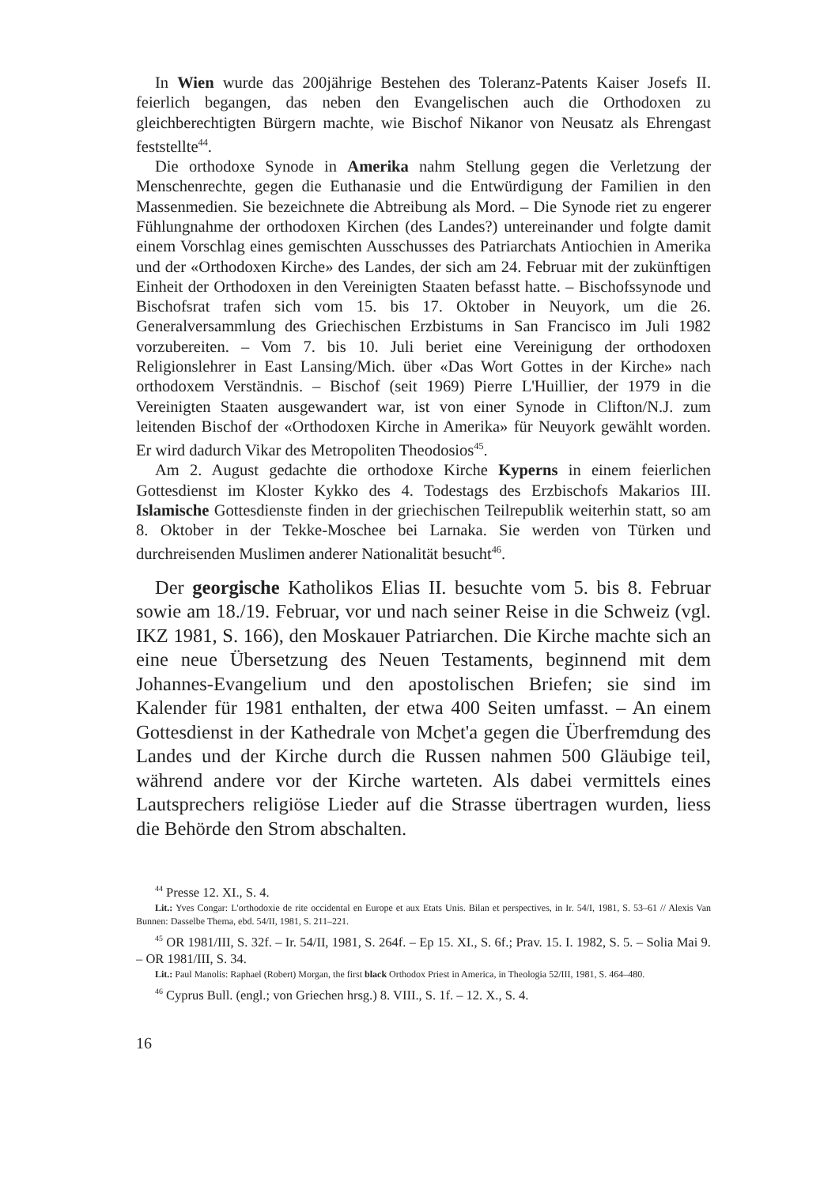In Wien wurde das 200jährige Bestehen des Toleranz-Patents Kaiser Josefs II. feierlich begangen, das neben den Evangelischen auch die Orthodoxen zu gleichberechtigten Bürgern machte, wie Bischof Nikanor von Neusatz als Ehrengast feststellte<sup>44</sup>.
Die orthodoxe Synode in Amerika nahm Stellung gegen die Verletzung der Menschenrechte, gegen die Euthanasie und die Entwürdigung der Familien in den Massenmedien. Sie bezeichnete die Abtreibung als Mord. – Die Synode riet zu engerer Fühlungnahme der orthodoxen Kirchen (des Landes?) untereinander und folgte damit einem Vorschlag eines gemischten Ausschusses des Patriarchats Antiochien in Amerika und der «Orthodoxen Kirche» des Landes, der sich am 24. Februar mit der zukünftigen Einheit der Orthodoxen in den Vereinigten Staaten befasst hatte. – Bischofssynode und Bischofsrat trafen sich vom 15. bis 17. Oktober in Neuyork, um die 26. Generalversammlung des Griechischen Erzbistums in San Francisco im Juli 1982 vorzubereiten. – Vom 7. bis 10. Juli beriet eine Vereinigung der orthodoxen Religionslehrer in East Lansing/Mich. über «Das Wort Gottes in der Kirche» nach orthodoxem Verständnis. – Bischof (seit 1969) Pierre L'Huillier, der 1979 in die Vereinigten Staaten ausgewandert war, ist von einer Synode in Clifton/N.J. zum leitenden Bischof der «Orthodoxen Kirche in Amerika» für Neuyork gewählt worden. Er wird dadurch Vikar des Metropoliten Theodosios<sup>45</sup>.
Am 2. August gedachte die orthodoxe Kirche Kyperns in einem feierlichen Gottesdienst im Kloster Kykko des 4. Todestags des Erzbischofs Makarios III. Islamische Gottesdienste finden in der griechischen Teilrepublik weiterhin statt, so am 8. Oktober in der Tekke-Moschee bei Larnaka. Sie werden von Türken und durchreisenden Muslimen anderer Nationalität besucht<sup>46</sup>.
Der georgische Katholikos Elias II. besuchte vom 5. bis 8. Februar sowie am 18./19. Februar, vor und nach seiner Reise in die Schweiz (vgl. IKZ 1981, S. 166), den Moskauer Patriarchen. Die Kirche machte sich an eine neue Übersetzung des Neuen Testaments, beginnend mit dem Johannes-Evangelium und den apostolischen Briefen; sie sind im Kalender für 1981 enthalten, der etwa 400 Seiten umfasst. – An einem Gottesdienst in der Kathedrale von Mcḫet'a gegen die Überfremdung des Landes und der Kirche durch die Russen nahmen 500 Gläubige teil, während andere vor der Kirche warteten. Als dabei vermittels eines Lautsprechers religiöse Lieder auf die Strasse übertragen wurden, liess die Behörde den Strom abschalten.
<sup>44</sup> Presse 12. XI., S. 4.
Lit.: Yves Congar: L'orthodoxie de rite occidental en Europe et aux Etats Unis. Bilan et perspectives, in Ir. 54/I, 1981, S. 53–61 // Alexis Van Bunnen: Dasselbe Thema, ebd. 54/II, 1981, S. 211–221.
<sup>45</sup> OR 1981/III, S. 32f. – Ir. 54/II, 1981, S. 264f. – Ep 15. XI., S. 6f.; Prav. 15. I. 1982, S. 5. – Solia Mai 9. – OR 1981/III, S. 34.
Lit.: Paul Manolis: Raphael (Robert) Morgan, the first black Orthodox Priest in America, in Theologia 52/III, 1981, S. 464–480.
<sup>46</sup> Cyprus Bull. (engl.; von Griechen hrsg.) 8. VIII., S. 1f. – 12. X., S. 4.
16